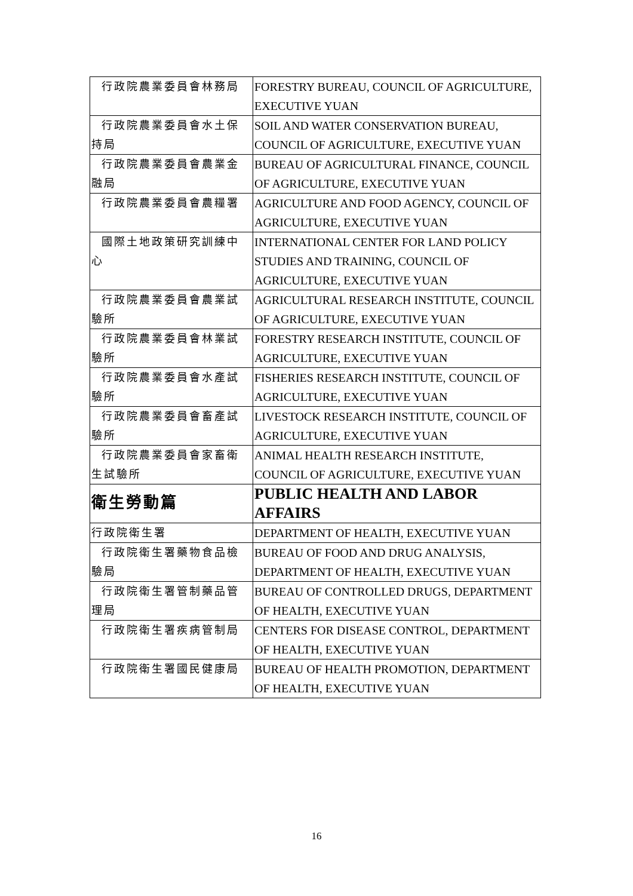| 行政院農業委員會林務局 | FORESTRY BUREAU, COUNCIL OF AGRICULTURE, EXECUTIVE YUAN |
| 行政院農業委員會水土保持局 | SOIL AND WATER CONSERVATION BUREAU, COUNCIL OF AGRICULTURE, EXECUTIVE YUAN |
| 行政院農業委員會農業金融局 | BUREAU OF AGRICULTURAL FINANCE, COUNCIL OF AGRICULTURE, EXECUTIVE YUAN |
| 行政院農業委員會農糧署 | AGRICULTURE AND FOOD AGENCY, COUNCIL OF AGRICULTURE, EXECUTIVE YUAN |
| 國際土地政策研究訓練中心 | INTERNATIONAL CENTER FOR LAND POLICY STUDIES AND TRAINING, COUNCIL OF AGRICULTURE, EXECUTIVE YUAN |
| 行政院農業委員會農業試驗所 | AGRICULTURAL RESEARCH INSTITUTE, COUNCIL OF AGRICULTURE, EXECUTIVE YUAN |
| 行政院農業委員會林業試驗所 | FORESTRY RESEARCH INSTITUTE, COUNCIL OF AGRICULTURE, EXECUTIVE YUAN |
| 行政院農業委員會水產試驗所 | FISHERIES RESEARCH INSTITUTE, COUNCIL OF AGRICULTURE, EXECUTIVE YUAN |
| 行政院農業委員會畜產試驗所 | LIVESTOCK RESEARCH INSTITUTE, COUNCIL OF AGRICULTURE, EXECUTIVE YUAN |
| 行政院農業委員會家畜衛生試驗所 | ANIMAL HEALTH RESEARCH INSTITUTE, COUNCIL OF AGRICULTURE, EXECUTIVE YUAN |
| 衛生勞動篇 | PUBLIC HEALTH AND LABOR AFFAIRS |
| 行政院衛生署 | DEPARTMENT OF HEALTH, EXECUTIVE YUAN |
| 行政院衛生署藥物食品檢驗局 | BUREAU OF FOOD AND DRUG ANALYSIS, DEPARTMENT OF HEALTH, EXECUTIVE YUAN |
| 行政院衛生署管制藥品管理局 | BUREAU OF CONTROLLED DRUGS, DEPARTMENT OF HEALTH, EXECUTIVE YUAN |
| 行政院衛生署疾病管制局 | CENTERS FOR DISEASE CONTROL, DEPARTMENT OF HEALTH, EXECUTIVE YUAN |
| 行政院衛生署國民健康局 | BUREAU OF HEALTH PROMOTION, DEPARTMENT OF HEALTH, EXECUTIVE YUAN |
16